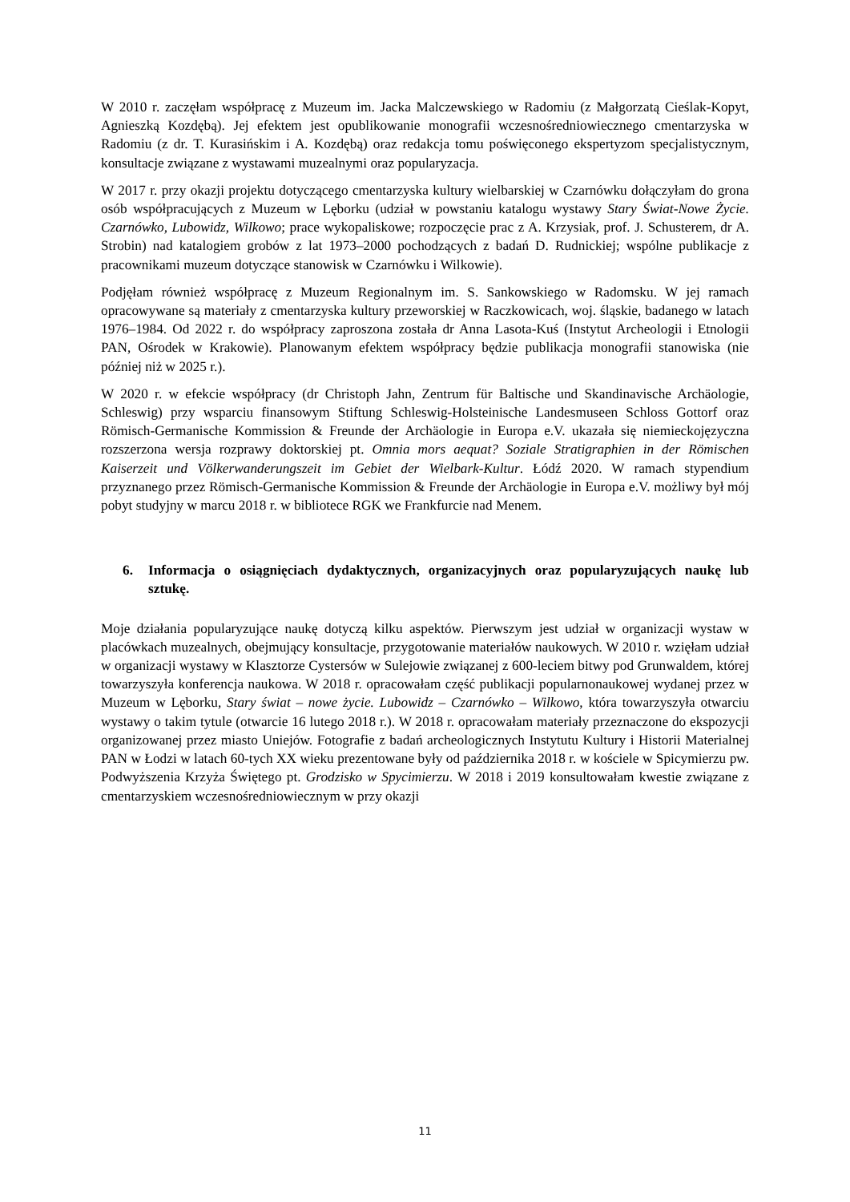W 2010 r. zaczęłam współpracę z Muzeum im. Jacka Malczewskiego w Radomiu (z Małgorzatą Cieślak-Kopyt, Agnieszką Kozdębą). Jej efektem jest opublikowanie monografii wczesnośredniowiecznego cmentarzyska w Radomiu (z dr. T. Kurasińskim i A. Kozdębą) oraz redakcja tomu poświęconego ekspertyzom specjalistycznym, konsultacje związane z wystawami muzealnymi oraz popularyzacja.
W 2017 r. przy okazji projektu dotyczącego cmentarzyska kultury wielbarskiej w Czarnówku dołączyłam do grona osób współpracujących z Muzeum w Lęborku (udział w powstaniu katalogu wystawy Stary Świat-Nowe Życie. Czarnówko, Lubowidz, Wilkowo; prace wykopaliskowe; rozpoczęcie prac z A. Krzysiak, prof. J. Schusterem, dr A. Strobin) nad katalogiem grobów z lat 1973–2000 pochodzących z badań D. Rudnickiej; wspólne publikacje z pracownikami muzeum dotyczące stanowisk w Czarnówku i Wilkowie).
Podjęłam również współpracę z Muzeum Regionalnym im. S. Sankowskiego w Radomsku. W jej ramach opracowywane są materiały z cmentarzyska kultury przeworskiej w Raczkowicach, woj. śląskie, badanego w latach 1976–1984. Od 2022 r. do współpracy zaproszona została dr Anna Lasota-Kuś (Instytut Archeologii i Etnologii PAN, Ośrodek w Krakowie). Planowanym efektem współpracy będzie publikacja monografii stanowiska (nie później niż w 2025 r.).
W 2020 r. w efekcie współpracy (dr Christoph Jahn, Zentrum für Baltische und Skandinavische Archäologie, Schleswig) przy wsparciu finansowym Stiftung Schleswig-Holsteinische Landesmuseen Schloss Gottorf oraz Römisch-Germanische Kommission & Freunde der Archäologie in Europa e.V. ukazała się niemieckojęzyczna rozszerzona wersja rozprawy doktorskiej pt. Omnia mors aequat? Soziale Stratigraphien in der Römischen Kaiserzeit und Völkerwanderungszeit im Gebiet der Wielbark-Kultur. Łódź 2020. W ramach stypendium przyznanego przez Römisch-Germanische Kommission & Freunde der Archäologie in Europa e.V. możliwy był mój pobyt studyjny w marcu 2018 r. w bibliotece RGK we Frankfurcie nad Menem.
6. Informacja o osiągnięciach dydaktycznych, organizacyjnych oraz popularyzujących naukę lub sztukę.
Moje działania popularyzujące naukę dotyczą kilku aspektów. Pierwszym jest udział w organizacji wystaw w placówkach muzealnych, obejmujący konsultacje, przygotowanie materiałów naukowych. W 2010 r. wzięłam udział w organizacji wystawy w Klasztorze Cystersów w Sulejowie związanej z 600-leciem bitwy pod Grunwaldem, której towarzyszyła konferencja naukowa. W 2018 r. opracowałam część publikacji popularnonaukowej wydanej przez w Muzeum w Lęborku, Stary świat – nowe życie. Lubowidz – Czarnówko – Wilkowo, która towarzyszyła otwarciu wystawy o takim tytule (otwarcie 16 lutego 2018 r.). W 2018 r. opracowałam materiały przeznaczone do ekspozycji organizowanej przez miasto Uniejów. Fotografie z badań archeologicznych Instytutu Kultury i Historii Materialnej PAN w Łodzi w latach 60-tych XX wieku prezentowane były od października 2018 r. w kościele w Spicymierzu pw. Podwyższenia Krzyża Świętego pt. Grodzisko w Spycimierzu. W 2018 i 2019 konsultowałam kwestie związane z cmentarzyskiem wczesnośredniowiecznym w przy okazji
11